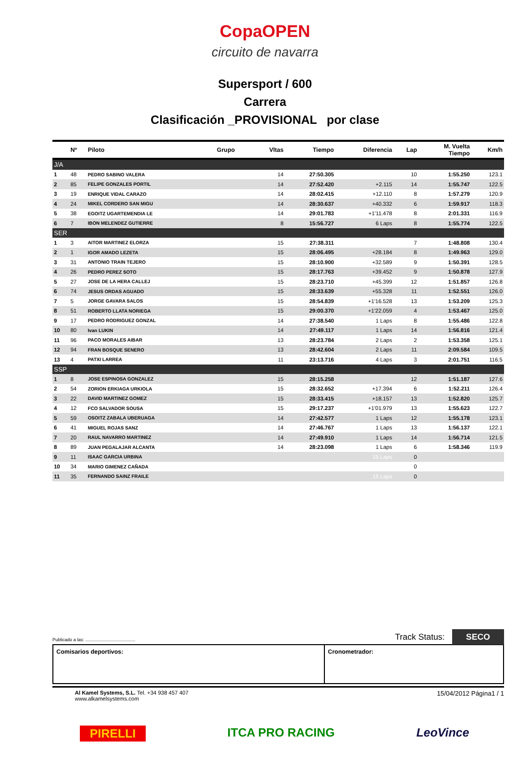CopaOPEN
circuito de navarra
Supersport / 600
Carrera
Clasificación _PROVISIONAL por clase
| | Nº | Piloto | Grupo | Vltas | Tiempo | Diferencia | Lap | M. Vuelta Tiempo | Km/h |
| --- | --- | --- | --- | --- | --- | --- | --- | --- | --- |
| J/A | | | | | | | | | |
| 1 | 48 | PEDRO SABINO VALERA | | 14 | 27:50.305 | | 10 | 1:55.250 | 123.1 |
| 2 | 85 | FELIPE GONZALES PORTIL | | 14 | 27:52.420 | +2.115 | 14 | 1:55.747 | 122.5 |
| 3 | 19 | ENRIQUE VIDAL CARAZO | | 14 | 28:02.415 | +12.110 | 8 | 1:57.279 | 120.9 |
| 4 | 24 | MIKEL CORDERO SAN MIGU | | 14 | 28:30.637 | +40.332 | 6 | 1:59.917 | 118.3 |
| 5 | 38 | EGOITZ UGARTEMENDIA LE | | 14 | 29:01.783 | +1'11.478 | 8 | 2:01.331 | 116.9 |
| 6 | 7 | IBON MELENDEZ GUTIERRE | | 8 | 15:56.727 | 6 Laps | 8 | 1:55.774 | 122.5 |
| SER | | | | | | | | | |
| 1 | 3 | AITOR MARTINEZ ELORZA | | 15 | 27:38.311 | | 7 | 1:48.808 | 130.4 |
| 2 | 1 | IGOR AMADO LEZETA | | 15 | 28:06.495 | +28.184 | 8 | 1:49.963 | 129.0 |
| 3 | 31 | ANTONIO TRAIN TEJERO | | 15 | 28:10.900 | +32.589 | 9 | 1:50.391 | 128.5 |
| 4 | 26 | PEDRO PEREZ SOTO | | 15 | 28:17.763 | +39.452 | 9 | 1:50.878 | 127.9 |
| 5 | 27 | JOSE DE LA HERA CALLEJ | | 15 | 28:23.710 | +45.399 | 12 | 1:51.857 | 126.8 |
| 6 | 74 | JESUS ORDAS AGUADO | | 15 | 28:33.639 | +55.328 | 11 | 1:52.551 | 126.0 |
| 7 | 5 | JORGE GAVARA SALOS | | 15 | 28:54.839 | +1'16.528 | 13 | 1:53.209 | 125.3 |
| 8 | 51 | ROBERTO LLATA NORIEGA | | 15 | 29:00.370 | +1'22.059 | 4 | 1:53.467 | 125.0 |
| 9 | 17 | PEDRO RODRIGUEZ GONZAL | | 14 | 27:38.540 | 1 Laps | 8 | 1:55.486 | 122.8 |
| 10 | 80 | Ivan LUKIN | | 14 | 27:49.117 | 1 Laps | 14 | 1:56.816 | 121.4 |
| 11 | 96 | PACO MORALES AIBAR | | 13 | 28:23.784 | 2 Laps | 2 | 1:53.358 | 125.1 |
| 12 | 94 | FRAN BOSQUE SENERO | | 13 | 28:42.604 | 2 Laps | 11 | 2:09.584 | 109.5 |
| 13 | 4 | PATXI LARREA | | 11 | 23:13.716 | 4 Laps | 3 | 2:01.751 | 116.5 |
| SSP | | | | | | | | | |
| 1 | 8 | JOSE ESPINOSA GONZALEZ | | 15 | 28:15.258 | | 12 | 1:51.187 | 127.6 |
| 2 | 54 | ZORION ERKIAGA URKIOLA | | 15 | 28:32.652 | +17.394 | 6 | 1:52.211 | 126.4 |
| 3 | 22 | DAVID MARTINEZ GOMEZ | | 15 | 28:33.415 | +18.157 | 13 | 1:52.820 | 125.7 |
| 4 | 12 | FCO SALVADOR SOUSA | | 15 | 29:17.237 | +1'01.979 | 13 | 1:55.623 | 122.7 |
| 5 | 59 | OSOITZ ZABALA UBERUAGA | | 14 | 27:42.577 | 1 Laps | 12 | 1:55.178 | 123.1 |
| 6 | 41 | MIGUEL ROJAS SANZ | | 14 | 27:46.767 | 1 Laps | 13 | 1:56.137 | 122.1 |
| 7 | 20 | RAUL NAVARRO MARTINEZ | | 14 | 27:49.910 | 1 Laps | 14 | 1:56.714 | 121.5 |
| 8 | 89 | JUAN PEGALAJAR ALCANTA | | 14 | 28:23.098 | 1 Laps | 6 | 1:58.346 | 119.9 |
| 9 | 11 | ISAAC GARCIA URBINA | | | | 15 Laps | 0 | | |
| 10 | 34 | MARIO GIMENEZ CAÑADA | | | | | 0 | | |
| 11 | 35 | FERNANDO SAINZ FRAILE | | | | 15 Laps | 0 | | |
Publicado a las: ........................................ Track Status: SECO
Comisarios deportivos: Cronometrador:
Al Kamel Systems, S.L. Tel. +34 938 457 407
www.alkamelsystems.com 15/04/2012 Página1 / 1
PIRELLI ITCA PRO RACING LeoVince